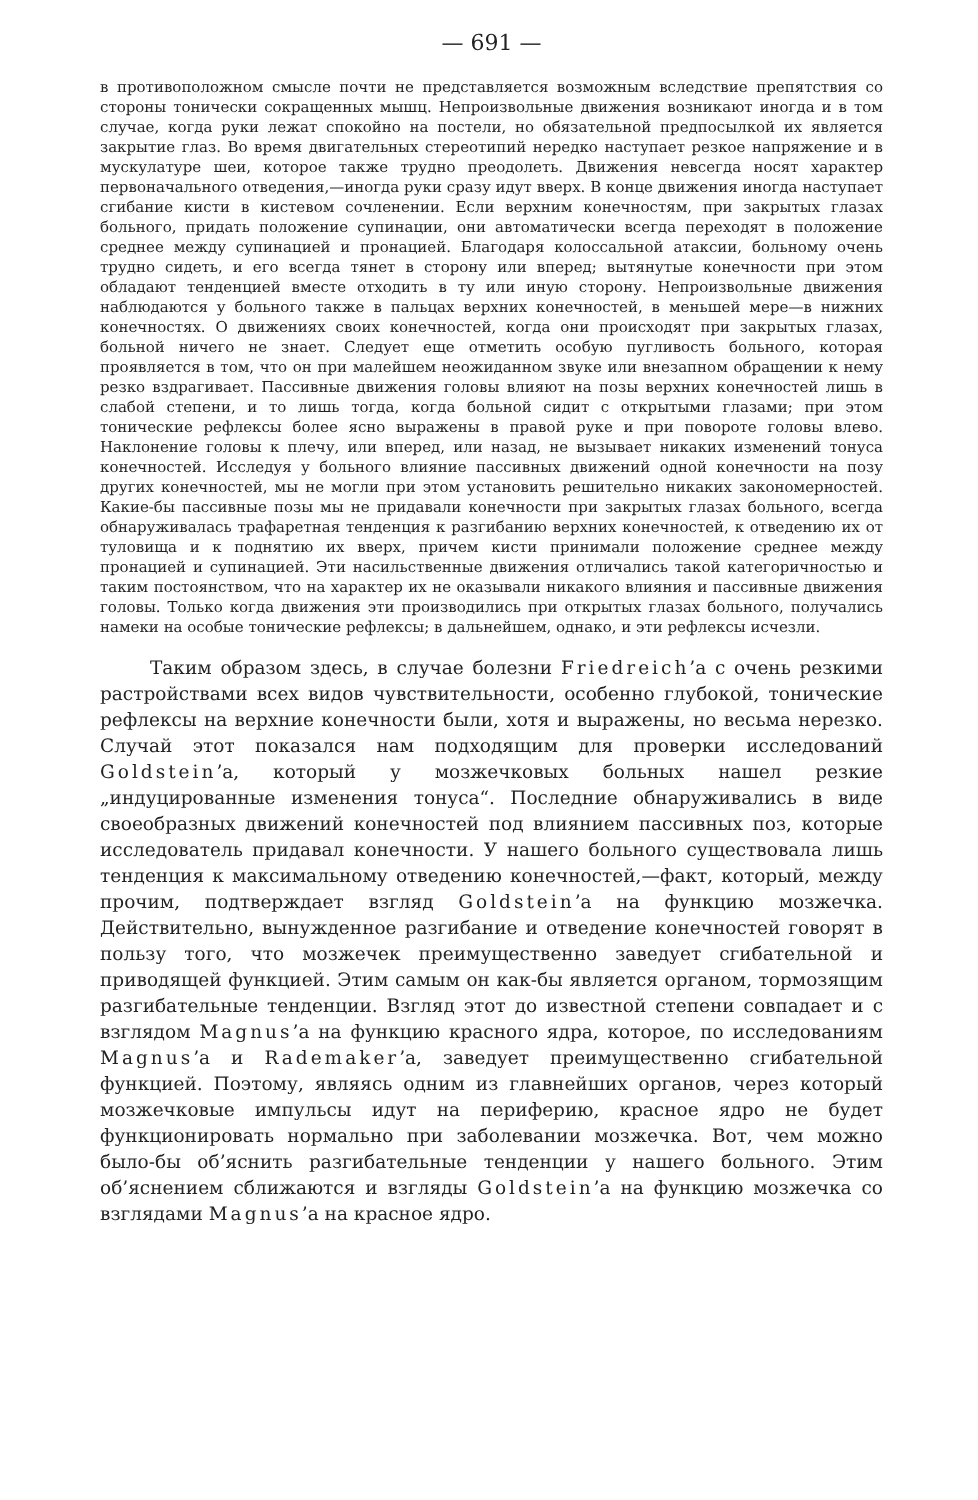— 691 —
в противоположном смысле почти не представляется возможным вследствие препятствия со стороны тонически сокращенных мышц. Непроизвольные движения возникают иногда и в том случае, когда руки лежат спокойно на постели, но обязательной предпосылкой их является закрытие глаз. Во время двигательных стереотипий нередко наступает резкое напряжение и в мускулатуре шеи, которое также трудно преодолеть. Движения невсегда носят характер первоначального отведения,—иногда руки сразу идут вверх. В конце движения иногда наступает сгибание кисти в кистевом сочленении. Если верхним конечностям, при закрытых глазах больного, придать положение супинации, они автоматически всегда переходят в положение среднее между супинацией и пронацией. Благодаря колоссальной атаксии, больному очень трудно сидеть, и его всегда тянет в сторону или вперед; вытянутые конечности при этом обладают тенденцией вместе отходить в ту или иную сторону. Непроизвольные движения наблюдаются у больного также в пальцах верхних конечностей, в меньшей мере—в нижних конечностях. О движениях своих конечностей, когда они происходят при закрытых глазах, больной ничего не знает. Следует еще отметить особую пугливость больного, которая проявляется в том, что он при малейшем неожиданном звуке или внезапном обращении к нему резко вздрагивает. Пассивные движения головы влияют на позы верхних конечностей лишь в слабой степени, и то лишь тогда, когда больной сидит с открытыми глазами; при этом тонические рефлексы более ясно выражены в правой руке и при повороте головы влево. Наклонение головы к плечу, или вперед, или назад, не вызывает никаких изменений тонуса конечностей. Исследуя у больного влияние пассивных движений одной конечности на позу других конечностей, мы не могли при этом установить решительно никаких закономерностей. Какие-бы пассивные позы мы не придавали конечности при закрытых глазах больного, всегда обнаруживалась трафаретная тенденция к разгибанию верхних конечностей, к отведению их от туловища и к поднятию их вверх, причем кисти принимали положение среднее между пронацией и супинацией. Эти насильственные движения отличались такой категоричностью и таким постоянством, что на характер их не оказывали никакого влияния и пассивные движения головы. Только когда движения эти производились при открытых глазах больного, получались намеки на особые тонические рефлексы; в дальнейшем, однако, и эти рефлексы исчезли.
Таким образом здесь, в случае болезни Friedreich’a с очень резкими растройствами всех видов чувствительности, особенно глубокой, тонические рефлексы на верхние конечности были, хотя и выражены, но весьма нерезко. Случай этот показался нам подходящим для проверки исследований Goldstein’a, который у мозжечковых больных нашел резкие „индуцированные изменения тонуса“. Последние обнаруживались в виде своеобразных движений конечностей под влиянием пассивных поз, которые исследователь придавал конечности. У нашего больного существовала лишь тенденция к максимальному отведению конечностей,—факт, который, между прочим, подтверждает взгляд Goldstein’a на функцию мозжечка. Действительно, вынужденное разгибание и отведение конечностей говорят в пользу того, что мозжечек преимущественно заведует сгибательной и приводящей функцией. Этим самым он как-бы является органом, тормозящим разгибательные тенденции. Взгляд этот до известной степени совпадает и с взглядом Magnus’a на функцию красного ядра, которое, по исследованиям Magnus’a и Rademaker’a, заведует преимущественно сгибательной функцией. Поэтому, являясь одним из главнейших органов, через который мозжечковые импульсы идут на периферию, красное ядро не будет функционировать нормально при заболевании мозжечка. Вот, чем можно было-бы об’яснить разгибательные тенденции у нашего больного. Этим об’яснением сближаются и взгляды Goldstein’a на функцию мозжечка со взглядами Magnus’a на красное ядро.